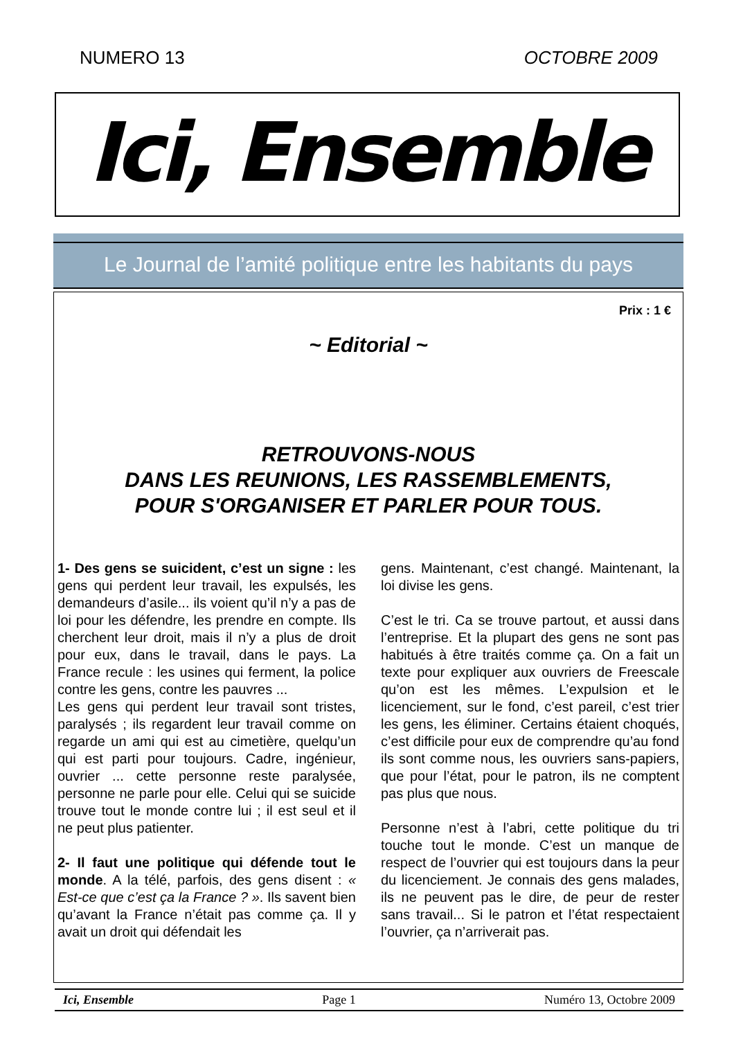NUMERO 13 OCTOBRE 2009
Ici, Ensemble
Le Journal de l’amité politique entre les habitants du pays
Prix : 1 €
~ Editorial ~
RETROUVONS-NOUS
DANS LES REUNIONS, LES RASSEMBLEMENTS,
POUR S'ORGANISER ET PARLER POUR TOUS.
1- Des gens se suicident, c’est un signe : les gens qui perdent leur travail, les expulsés, les demandeurs d’asile... ils voient qu’il n’y a pas de loi pour les défendre, les prendre en compte. Ils cherchent leur droit, mais il n’y a plus de droit pour eux, dans le travail, dans le pays. La France recule : les usines qui ferment, la police contre les gens, contre les pauvres ...
Les gens qui perdent leur travail sont tristes, paralysés ; ils regardent leur travail comme on regarde un ami qui est au cimetière, quelqu’un qui est parti pour toujours. Cadre, ingénieur, ouvrier ... cette personne reste paralysée, personne ne parle pour elle. Celui qui se suicide trouve tout le monde contre lui ; il est seul et il ne peut plus patienter.
2- Il faut une politique qui défende tout le monde. A la télé, parfois, des gens disent : « Est-ce que c’est ça la France ? ». Ils savent bien qu’avant la France n’était pas comme ça. Il y avait un droit qui défendait les
gens. Maintenant, c’est changé. Maintenant, la loi divise les gens.
C’est le tri. Ca se trouve partout, et aussi dans l’entreprise. Et la plupart des gens ne sont pas habitués à être traités comme ça. On a fait un texte pour expliquer aux ouvriers de Freescale qu’on est les mêmes. L’expulsion et le licenciement, sur le fond, c’est pareil, c’est trier les gens, les éliminer. Certains étaient choqués, c’est difficile pour eux de comprendre qu’au fond ils sont comme nous, les ouvriers sans-papiers, que pour l’état, pour le patron, ils ne comptent pas plus que nous.
Personne n’est à l’abri, cette politique du tri touche tout le monde. C’est un manque de respect de l’ouvrier qui est toujours dans la peur du licenciement. Je connais des gens malades, ils ne peuvent pas le dire, de peur de rester sans travail... Si le patron et l’état respectaient l’ouvrier, ça n’arriverait pas.
Ici, Ensemble Page 1 Numéro 13, Octobre 2009